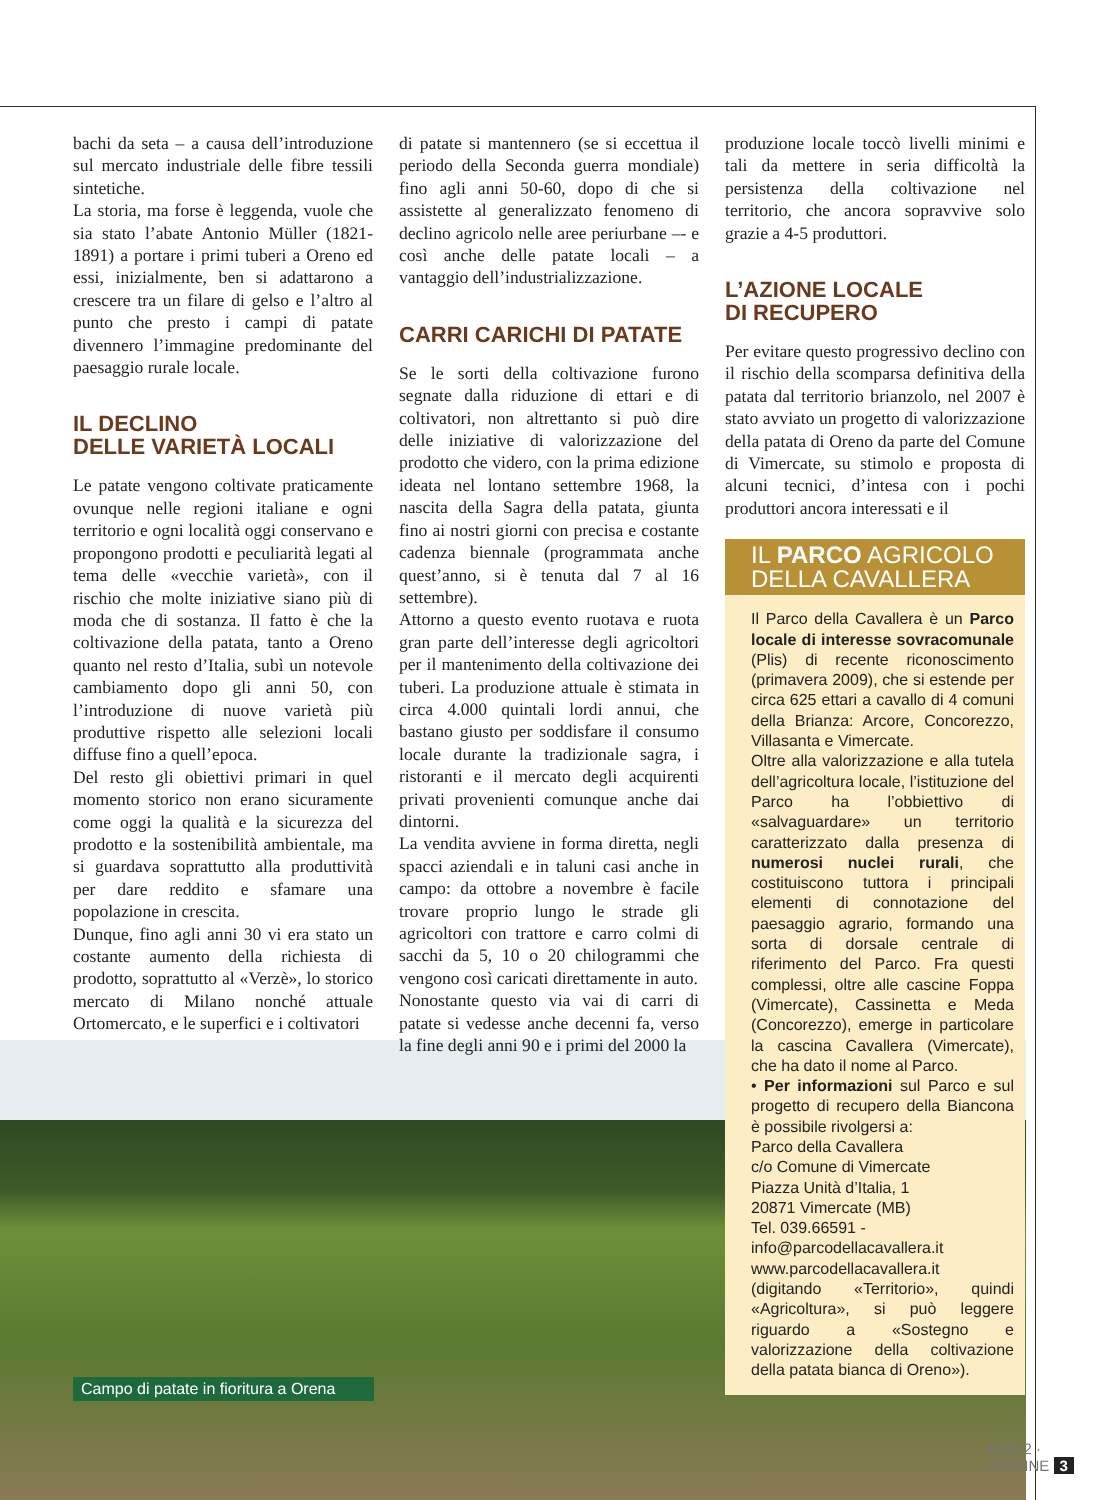bachi da seta – a causa dell’introduzione sul mercato industriale delle fibre tessili sintetiche.
La storia, ma forse è leggenda, vuole che sia stato l’abate Antonio Müller (1821-1891) a portare i primi tuberi a Oreno ed essi, inizialmente, ben si adattarono a crescere tra un filare di gelso e l’altro al punto che presto i campi di patate divennero l’immagine predominante del paesaggio rurale locale.
IL DECLINO
DELLE VARIETÀ LOCALI
Le patate vengono coltivate praticamente ovunque nelle regioni italiane e ogni territorio e ogni località oggi conservano e propongono prodotti e peculiarità legati al tema delle «vecchie varietà», con il rischio che molte iniziative siano più di moda che di sostanza. Il fatto è che la coltivazione della patata, tanto a Oreno quanto nel resto d’Italia, subì un notevole cambiamento dopo gli anni 50, con l’introduzione di nuove varietà più produttive rispetto alle selezioni locali diffuse fino a quell’epoca.
Del resto gli obiettivi primari in quel momento storico non erano sicuramente come oggi la qualità e la sicurezza del prodotto e la sostenibilità ambientale, ma si guardava soprattutto alla produttività per dare reddito e sfamare una popolazione in crescita.
Dunque, fino agli anni 30 vi era stato un costante aumento della richiesta di prodotto, soprattutto al «Verzè», lo storico mercato di Milano nonché attuale Ortomercato, e le superfici e i coltivatori
di patate si mantennero (se si eccettua il periodo della Seconda guerra mondiale) fino agli anni 50-60, dopo di che si assistette al generalizzato fenomeno di declino agricolo nelle aree periurbane –- e così anche delle patate locali – a vantaggio dell’industrializzazione.
CARRI CARICHI DI PATATE
Se le sorti della coltivazione furono segnate dalla riduzione di ettari e di coltivatori, non altrettanto si può dire delle iniziative di valorizzazione del prodotto che videro, con la prima edizione ideata nel lontano settembre 1968, la nascita della Sagra della patata, giunta fino ai nostri giorni con precisa e costante cadenza biennale (programmata anche quest’anno, si è tenuta dal 7 al 16 settembre).
Attorno a questo evento ruotava e ruota gran parte dell’interesse degli agricoltori per il mantenimento della coltivazione dei tuberi. La produzione attuale è stimata in circa 4.000 quintali lordi annui, che bastano giusto per soddisfare il consumo locale durante la tradizionale sagra, i ristoranti e il mercato degli acquirenti privati provenienti comunque anche dai dintorni.
La vendita avviene in forma diretta, negli spacci aziendali e in taluni casi anche in campo: da ottobre a novembre è facile trovare proprio lungo le strade gli agricoltori con trattore e carro colmi di sacchi da 5, 10 o 20 chilogrammi che vengono così caricati direttamente in auto.
Nonostante questo via vai di carri di patate si vedesse anche decenni fa, verso la fine degli anni 90 e i primi del 2000 la
produzione locale toccò livelli minimi e tali da mettere in seria difficoltà la persistenza della coltivazione nel territorio, che ancora sopravvive solo grazie a 4-5 produttori.
L’AZIONE LOCALE
DI RECUPERO
Per evitare questo progressivo declino con il rischio della scomparsa definitiva della patata dal territorio brianzolo, nel 2007 è stato avviato un progetto di valorizzazione della patata di Oreno da parte del Comune di Vimercate, su stimolo e proposta di alcuni tecnici, d’intesa con i pochi produttori ancora interessati e il
IL PARCO AGRICOLO
DELLA CAVALLERA
Il Parco della Cavallera è un Parco locale di interesse sovracomunale (Plis) di recente riconoscimento (primavera 2009), che si estende per circa 625 ettari a cavallo di 4 comuni della Brianza: Arcore, Concorezzo, Villasanta e Vimercate.
Oltre alla valorizzazione e alla tutela dell’agricoltura locale, l’istituzione del Parco ha l’obbiettivo di «salvaguardare» un territorio caratterizzato dalla presenza di numerosi nuclei rurali, che costituiscono tuttora i principali elementi di connotazione del paesaggio agrario, formando una sorta di dorsale centrale di riferimento del Parco. Fra questi complessi, oltre alle cascine Foppa (Vimercate), Cassinetta e Meda (Concorezzo), emerge in particolare la cascina Cavallera (Vimercate), che ha dato il nome al Parco.
• Per informazioni sul Parco e sul progetto di recupero della Biancona è possibile rivolgersi a:
Parco della Cavallera
c/o Comune di Vimercate
Piazza Unità d’Italia, 1
20871 Vimercate (MB)
Tel. 039.66591 -
info@parcodellacavallera.it
www.parcodellacavallera.it (digitando «Territorio», quindi «Agricoltura», si può leggere riguardo a «Sostegno e valorizzazione della coltivazione della patata bianca di Oreno»).
Campo di patate in fioritura a Orena
4/2012 · ORIGINE 3